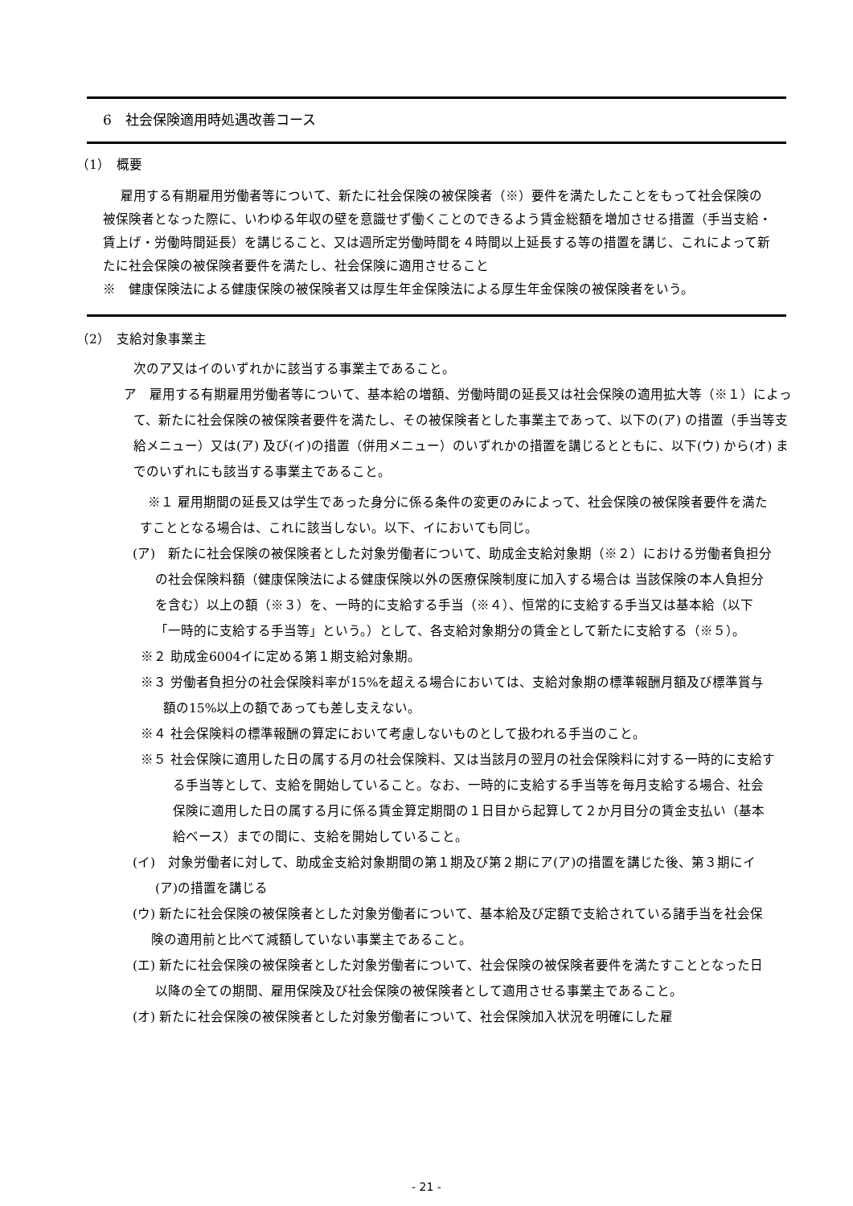6　社会保険適用時処遇改善コース
（1）　概要
雇用する有期雇用労働者等について、新たに社会保険の被保険者（※）要件を満たしたことをもって社会保険の被保険者となった際に、いわゆる年収の壁を意識せず働くことのできるよう賃金総額を増加させる措置（手当支給・賃上げ・労働時間延長）を講じること、又は週所定労働時間を４時間以上延長する等の措置を講じ、これによって新たに社会保険の被保険者要件を満たし、社会保険に適用させること
※　健康保険法による健康保険の被保険者又は厚生年金保険法による厚生年金保険の被保険者をいう。
（2）　支給対象事業主
次のア又はイのいずれかに該当する事業主であること。
ア　雇用する有期雇用労働者等について、基本給の増額、労働時間の延長又は社会保険の適用拡大等（※１）によって、新たに社会保険の被保険者要件を満たし、その被保険者とした事業主であって、以下の(ア) の措置（手当等支給メニュー）又は(ア) 及び(イ)の措置（併用メニュー）のいずれかの措置を講じるとともに、以下(ウ) から(オ) までのいずれにも該当する事業主であること。
※１ 雇用期間の延長又は学生であった身分に係る条件の変更のみによって、社会保険の被保険者要件を満たすこととなる場合は、これに該当しない。以下、イにおいても同じ。
(ア)　新たに社会保険の被保険者とした対象労働者について、助成金支給対象期（※２）における労働者負担分の社会保険料額（健康保険法による健康保険以外の医療保険制度に加入する場合は 当該保険の本人負担分を含む）以上の額（※３）を、一時的に支給する手当（※４）、恒常的に支給する手当又は基本給（以下「一時的に支給する手当等」という。）として、各支給対象期分の賃金として新たに支給する（※５）。
※２ 助成金6004イに定める第１期支給対象期。
※３ 労働者負担分の社会保険料率が15%を超える場合においては、支給対象期の標準報酬月額及び標準賞与額の15%以上の額であっても差し支えない。
※４ 社会保険料の標準報酬の算定において考慮しないものとして扱われる手当のこと。
※５ 社会保険に適用した日の属する月の社会保険料、又は当該月の翌月の社会保険料に対する一時的に支給する手当等として、支給を開始していること。なお、一時的に支給する手当等を毎月支給する場合、社会保険に適用した日の属する月に係る賃金算定期間の１日目から起算して２か月目分の賃金支払い（基本給ベース）までの間に、支給を開始していること。
(イ)　対象労働者に対して、助成金支給対象期間の第１期及び第２期にア(ア)の措置を講じた後、第３期にイ(ア)の措置を講じる
(ウ) 新たに社会保険の被保険者とした対象労働者について、基本給及び定額で支給されている諸手当を社会保険の適用前と比べて減額していない事業主であること。
(エ) 新たに社会保険の被保険者とした対象労働者について、社会保険の被保険者要件を満たすこととなった日以降の全ての期間、雇用保険及び社会保険の被保険者として適用させる事業主であること。
(オ) 新たに社会保険の被保険者とした対象労働者について、社会保険加入状況を明確にした雇
- 21 -